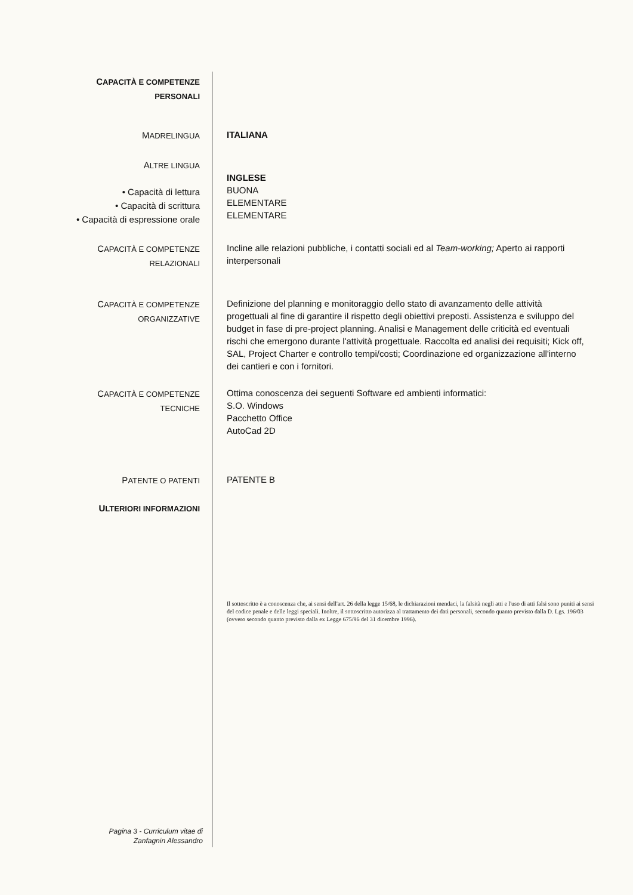CAPACITÀ E COMPETENZE
PERSONALI
MADRELINGUA
ITALIANA
ALTRE LINGUA
• Capacità di lettura
• Capacità di scrittura
• Capacità di espressione orale
INGLESE
BUONA
ELEMENTARE
ELEMENTARE
CAPACITÀ E COMPETENZE
RELAZIONALI
Incline alle relazioni pubbliche, i contatti sociali ed al Team-working; Aperto ai rapporti interpersonali
CAPACITÀ E COMPETENZE
ORGANIZZATIVE
Definizione del planning e monitoraggio dello stato di avanzamento delle attività progettuali al fine di garantire il rispetto degli obiettivi preposti. Assistenza e sviluppo del budget in fase di pre-project planning. Analisi e Management delle criticità ed eventuali rischi che emergono durante l'attività progettuale. Raccolta ed analisi dei requisiti; Kick off, SAL, Project Charter e controllo tempi/costi; Coordinazione ed organizzazione all'interno dei cantieri e con i fornitori.
CAPACITÀ E COMPETENZE
TECNICHE
Ottima conoscenza dei seguenti Software ed ambienti informatici:
S.O. Windows
Pacchetto Office
AutoCad 2D
PATENTE O PATENTI
PATENTE B
ULTERIORI INFORMAZIONI
Il sottoscritto è a conoscenza che, ai sensi dell'art. 26 della legge 15/68, le dichiarazioni mendaci, la falsità negli atti e l'uso di atti falsi sono puniti ai sensi del codice penale e delle leggi speciali. Inoltre, il sottoscritto autorizza al trattamento dei dati personali, secondo quanto previsto dalla D. Lgs. 196/03 (ovvero secondo quanto previsto dalla ex Legge 675/96 del 31 dicembre 1996).
Pagina 3 - Curriculum vitae di
Zanfagnin Alessandro